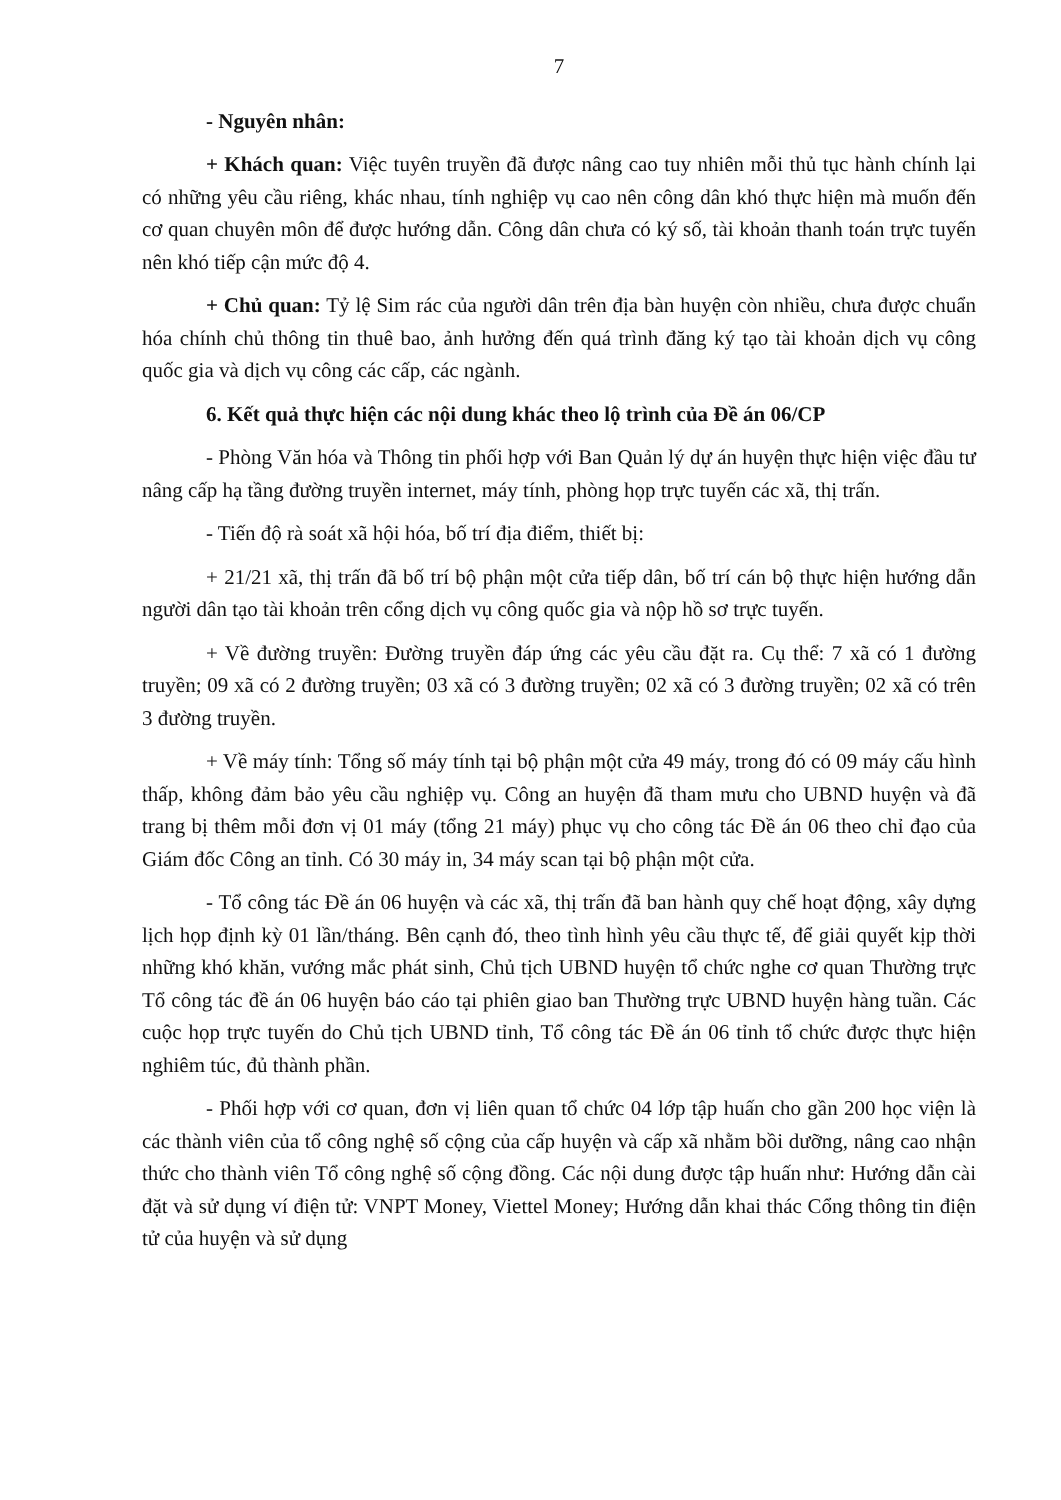7
- Nguyên nhân:
+ Khách quan: Việc tuyên truyền đã được nâng cao tuy nhiên mỗi thủ tục hành chính lại có những yêu cầu riêng, khác nhau, tính nghiệp vụ cao nên công dân khó thực hiện mà muốn đến cơ quan chuyên môn để được hướng dẫn. Công dân chưa có ký số, tài khoản thanh toán trực tuyến nên khó tiếp cận mức độ 4.
+ Chủ quan: Tỷ lệ Sim rác của người dân trên địa bàn huyện còn nhiều, chưa được chuẩn hóa chính chủ thông tin thuê bao, ảnh hưởng đến quá trình đăng ký tạo tài khoản dịch vụ công quốc gia và dịch vụ công các cấp, các ngành.
6. Kết quả thực hiện các nội dung khác theo lộ trình của Đề án 06/CP
- Phòng Văn hóa và Thông tin phối hợp với Ban Quản lý dự án huyện thực hiện việc đầu tư nâng cấp hạ tầng đường truyền internet, máy tính, phòng họp trực tuyến các xã, thị trấn.
- Tiến độ rà soát xã hội hóa, bố trí địa điểm, thiết bị:
+ 21/21 xã, thị trấn đã bố trí bộ phận một cửa tiếp dân, bố trí cán bộ thực hiện hướng dẫn người dân tạo tài khoản trên cổng dịch vụ công quốc gia và nộp hồ sơ trực tuyến.
+ Về đường truyền: Đường truyền đáp ứng các yêu cầu đặt ra. Cụ thể: 7 xã có 1 đường truyền; 09 xã có 2 đường truyền; 03 xã có 3 đường truyền; 02 xã có 3 đường truyền; 02 xã có trên 3 đường truyền.
+ Về máy tính: Tổng số máy tính tại bộ phận một cửa 49 máy, trong đó có 09 máy cấu hình thấp, không đảm bảo yêu cầu nghiệp vụ. Công an huyện đã tham mưu cho UBND huyện và đã trang bị thêm mỗi đơn vị 01 máy (tổng 21 máy) phục vụ cho công tác Đề án 06 theo chỉ đạo của Giám đốc Công an tỉnh. Có 30 máy in, 34 máy scan tại bộ phận một cửa.
- Tổ công tác Đề án 06 huyện và các xã, thị trấn đã ban hành quy chế hoạt động, xây dựng lịch họp định kỳ 01 lần/tháng. Bên cạnh đó, theo tình hình yêu cầu thực tế, để giải quyết kịp thời những khó khăn, vướng mắc phát sinh, Chủ tịch UBND huyện tổ chức nghe cơ quan Thường trực Tổ công tác đề án 06 huyện báo cáo tại phiên giao ban Thường trực UBND huyện hàng tuần. Các cuộc họp trực tuyến do Chủ tịch UBND tỉnh, Tổ công tác Đề án 06 tỉnh tổ chức được thực hiện nghiêm túc, đủ thành phần.
- Phối hợp với cơ quan, đơn vị liên quan tổ chức 04 lớp tập huấn cho gần 200 học viện là các thành viên của tổ công nghệ số cộng của cấp huyện và cấp xã nhằm bồi dưỡng, nâng cao nhận thức cho thành viên Tổ công nghệ số cộng đồng. Các nội dung được tập huấn như: Hướng dẫn cài đặt và sử dụng ví điện tử: VNPT Money, Viettel Money; Hướng dẫn khai thác Cổng thông tin điện tử của huyện và sử dụng